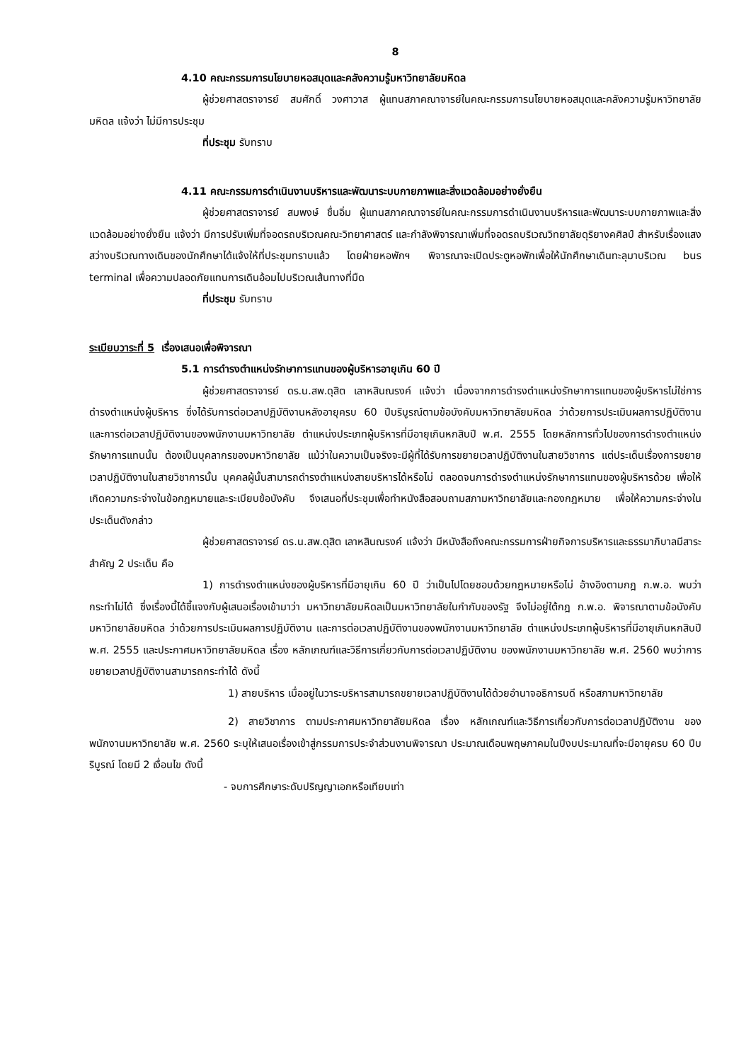8
4.10 คณะกรรมการนโยบายหอสมุดและคลังความรู้มหาวิทยาลัยมหิดล
ผู้ช่วยศาสตราจารย์ สมศักดิ์ วงศาวาส ผู้แทนสภาคณาจารย์ในคณะกรรมการนโยบายหอสมุดและคลังความรู้มหาวิทยาลัยมหิดล แจ้งว่า ไม่มีการประชุม
ที่ประชุม รับทราบ
4.11 คณะกรรมการดำเนินงานบริหารและพัฒนาระบบกายภาพและสิ่งแวดล้อมอย่างยั่งยืน
ผู้ช่วยศาสตราจารย์ สมพงษ์ ชื่นอิ่ม ผู้แทนสภาคณาจารย์ในคณะกรรมการดำเนินงานบริหารและพัฒนาระบบกายภาพและสิ่งแวดล้อมอย่างยั่งยืน แจ้งว่า มีการปรับเพิ่มที่จอดรถบริเวณคณะวิทยาศาสตร์ และกำลังพิจารณาเพิ่มที่จอดรถบริเวณวิทยาลัยดุริยางคศิลป์ สำหรับเรื่องแสงสว่างบริเวณทางเดินของนักศึกษาได้แจ้งให้ที่ประชุมทราบแล้ว โดยฝ่ายหอพักฯ พิจารณาจะเปิดประตูหอพักเพื่อให้นักศึกษาเดินทะลุมาบริเวณ bus terminal เพื่อความปลอดภัยแทนการเดินอ้อมไปบริเวณเส้นทางที่มืด
ที่ประชุม รับทราบ
ระเบียบวาระที่ 5 เรื่องเสนอเพื่อพิจารณา
5.1 การดำรงตำแหน่งรักษาการแทนของผู้บริหารอายุเกิน 60 ปี
ผู้ช่วยศาสตราจารย์ ดร.น.สพ.ดุสิต เลาหสินณรงค์ แจ้งว่า เนื่องจากการดำรงตำแหน่งรักษาการแทนของผู้บริหารไม่ใช่การดำรงตำแหน่งผู้บริหาร ซึ่งได้รับการต่อเวลาปฏิบัติงานหลังอายุครบ 60 ปีบริบูรณ์ตามข้อบังคับมหาวิทยาลัยมหิดล ว่าด้วยการประเมินผลการปฏิบัติงาน และการต่อเวลาปฏิบัติงานของพนักงานมหาวิทยาลัย ตำแหน่งประเภทผู้บริหารที่มีอายุเกินหกสิบปี พ.ศ. 2555 โดยหลักการทั่วไปของการดำรงตำแหน่งรักษาการแทนนั้น ต้องเป็นบุคลากรของมหาวิทยาลัย แม้ว่าในความเป็นจริงจะมีผู้ที่ได้รับการขยายเวลาปฏิบัติงานในสายวิชาการ แต่ประเด็นเรื่องการขยายเวลาปฏิบัติงานในสายวิชาการนั้น บุคคลผู้นั้นสามารถดำรงตำแหน่งสายบริหารได้หรือไม่ ตลอดจนการดำรงตำแหน่งรักษาการแทนของผู้บริหารด้วย เพื่อให้เกิดความกระจ่างในข้อกฎหมายและระเบียบข้อบังคับ จึงเสนอที่ประชุมเพื่อทำหนังสือสอบถามสภามหาวิทยาลัยและกองกฎหมาย เพื่อให้ความกระจ่างในประเด็นดังกล่าว
ผู้ช่วยศาสตราจารย์ ดร.น.สพ.ดุสิต เลาหสินณรงค์ แจ้งว่า มีหนังสือถึงคณะกรรมการฝ่ายกิจการบริหารและธรรมาภิบาลมีสาระสำคัญ 2 ประเด็น คือ
1) การดำรงตำแหน่งของผู้บริหารที่มีอายุเกิน 60 ปี ว่าเป็นไปโดยชอบด้วยกฎหมายหรือไม่ อ้างอิงตามกฎ ก.พ.อ. พบว่า กระทำไม่ได้ ซึ่งเรื่องนี้ได้ชี้แจงกับผู้เสนอเรื่องเข้ามาว่า มหาวิทยาลัยมหิดลเป็นมหาวิทยาลัยในกำกับของรัฐ จึงไม่อยู่ใต้กฎ ก.พ.อ. พิจารณาตามข้อบังคับมหาวิทยาลัยมหิดล ว่าด้วยการประเมินผลการปฏิบัติงาน และการต่อเวลาปฏิบัติงานของพนักงานมหาวิทยาลัย ตำแหน่งประเภทผู้บริหารที่มีอายุเกินหกสิบปี พ.ศ. 2555 และประกาศมหาวิทยาลัยมหิดล เรื่อง หลักเกณฑ์และวิธีการเกี่ยวกับการต่อเวลาปฏิบัติงาน ของพนักงานมหาวิทยาลัย พ.ศ. 2560 พบว่าการขยายเวลาปฏิบัติงานสามารถกระทำได้ ดังนี้
1) สายบริหาร เมื่ออยู่ในวาระบริหารสามารถขยายเวลาปฏิบัติงานได้ด้วยอำนาจอธิการบดี หรือสภามหาวิทยาลัย
2) สายวิชาการ ตามประกาศมหาวิทยาลัยมหิดล เรื่อง หลักเกณฑ์และวิธีการเกี่ยวกับการต่อเวลาปฏิบัติงาน ของพนักงานมหาวิทยาลัย พ.ศ. 2560 ระบุให้เสนอเรื่องเข้าสู่กรรมการประจำส่วนงานพิจารณา ประมาณเดือนพฤษภาคมในปีงบประมาณที่จะมีอายุครบ 60 ปีบริบูรณ์ โดยมี 2 เงื่อนไข ดังนี้
- จบการศึกษาระดับปริญญาเอกหรือเทียบเท่า